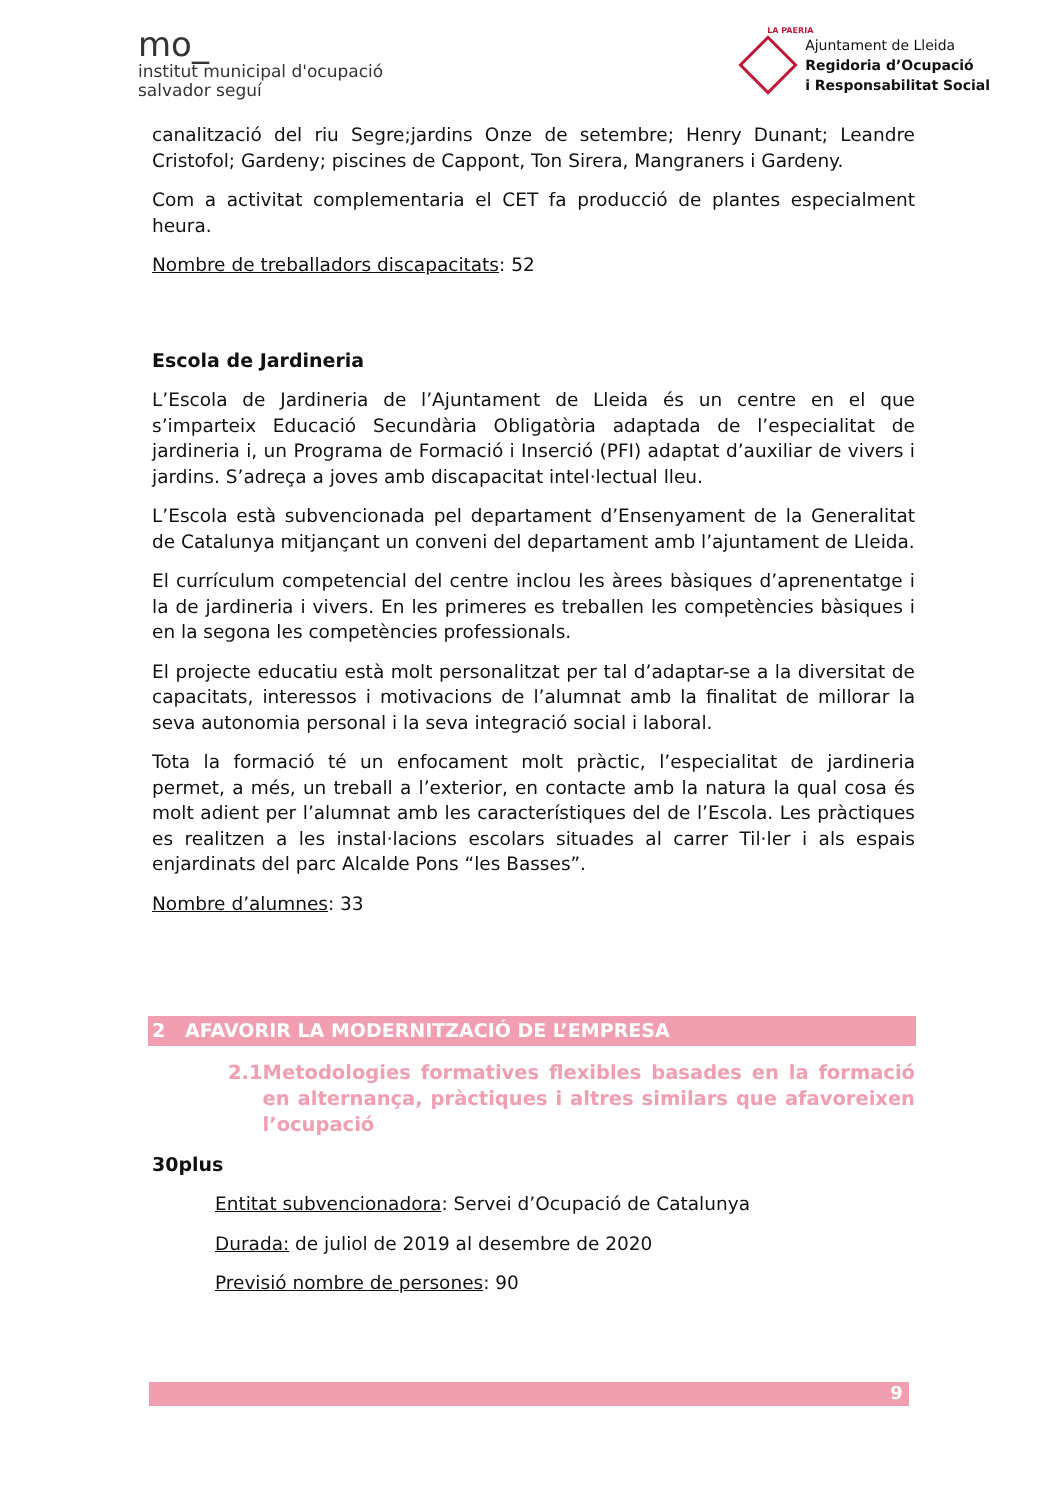mo_
institut municipal d'ocupació
salvador seguí
LA PAERIA
Ajuntament de Lleida
Regidoria d’Ocupació
i Responsabilitat Social
canalització del riu Segre;jardins Onze de setembre; Henry Dunant; Leandre Cristofol; Gardeny; piscines de Cappont, Ton Sirera, Mangraners i Gardeny.
Com a activitat complementaria el CET fa producció de plantes especialment heura.
Nombre de treballadors discapacitats: 52
Escola de Jardineria
L’Escola de Jardineria de l’Ajuntament de Lleida és un centre en el que s’imparteix Educació Secundària Obligatòria adaptada de l’especialitat de jardineria i, un Programa de Formació i Inserció (PFI) adaptat d’auxiliar de vivers i jardins. S’adreça a joves amb discapacitat intel·lectual lleu.
L’Escola està subvencionada pel departament d’Ensenyament de la Generalitat de Catalunya mitjançant un conveni del departament amb l’ajuntament de Lleida.
El currículum competencial del centre inclou les àrees bàsiques d’aprenentatge i la de jardineria i vivers. En les primeres es treballen les competències bàsiques i en la segona les competències professionals.
El projecte educatiu està molt personalitzat per tal d’adaptar-se a la diversitat de capacitats, interessos i motivacions de l’alumnat amb la finalitat de millorar la seva autonomia personal i la seva integració social i laboral.
Tota la formació té un enfocament molt pràctic, l’especialitat de jardineria permet, a més, un treball a l’exterior, en contacte amb la natura la qual cosa és molt adient per l’alumnat amb les característiques del de l’Escola. Les pràctiques es realitzen a les instal·lacions escolars situades al carrer Til·ler i als espais enjardinats del parc Alcalde Pons “les Basses”.
Nombre d’alumnes: 33
2 AFAVORIR LA MODERNITZACIÓ DE L’EMPRESA
2.1 Metodologies formatives flexibles basades en la formació en alternança, pràctiques i altres similars que afavoreixen l’ocupació
30plus
Entitat subvencionadora: Servei d’Ocupació de Catalunya
Durada: de juliol de 2019 al desembre de 2020
Previsió nombre de persones: 90
9